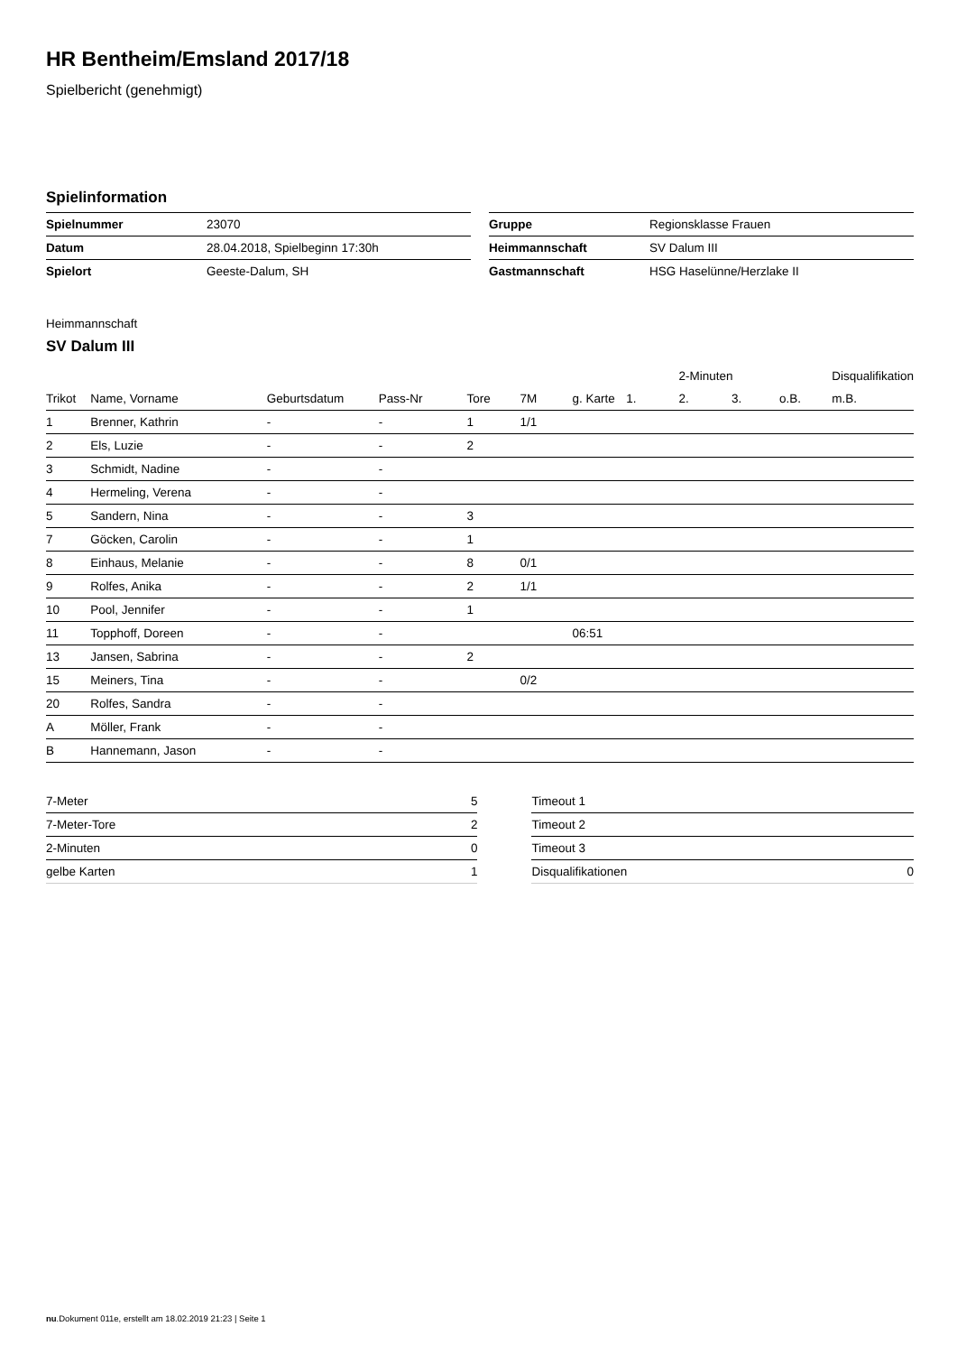HR Bentheim/Emsland 2017/18
Spielbericht (genehmigt)
Spielinformation
| Spielnummer | 23070 |
| Datum | 28.04.2018, Spielbeginn 17:30h |
| Spielort | Geeste-Dalum, SH |
| Gruppe | Regionsklasse Frauen |
| Heimmannschaft | SV Dalum III |
| Gastmannschaft | HSG Haselünne/Herzlake II |
Heimmannschaft
SV Dalum III
| | | | | | | | | 2-Minuten | | | Disqualifikation |
| --- | --- | --- | --- | --- | --- | --- | --- | --- | --- | --- | --- |
| Trikot | Name, Vorname | Geburtsdatum | Pass-Nr | Tore | 7M | g. Karte | 1. | 2. | 3. | o.B. | m.B. |
| 1 | Brenner, Kathrin | - | - | 1 | 1/1 | | | | | | |
| 2 | Els, Luzie | - | - | 2 | | | | | | | |
| 3 | Schmidt, Nadine | - | - | | | | | | | | |
| 4 | Hermeling, Verena | - | - | | | | | | | | |
| 5 | Sandern, Nina | - | - | 3 | | | | | | | |
| 7 | Göcken, Carolin | - | - | 1 | | | | | | | |
| 8 | Einhaus, Melanie | - | - | 8 | 0/1 | | | | | | |
| 9 | Rolfes, Anika | - | - | 2 | 1/1 | | | | | | |
| 10 | Pool, Jennifer | - | - | 1 | | | | | | | |
| 11 | Topphoff, Doreen | - | - | | | 06:51 | | | | | |
| 13 | Jansen, Sabrina | - | - | 2 | | | | | | | |
| 15 | Meiners, Tina | - | - | | 0/2 | | | | | | |
| 20 | Rolfes, Sandra | - | - | | | | | | | | |
| A | Möller, Frank | - | - | | | | | | | | |
| B | Hannemann, Jason | - | - | | | | | | | | |
| 7-Meter | 5 |
| 7-Meter-Tore | 2 |
| 2-Minuten | 0 |
| gelbe Karten | 1 |
| Timeout 1 | |
| Timeout 2 | |
| Timeout 3 | |
| Disqualifikationen | 0 |
nu.Dokument 011e, erstellt am 18.02.2019 21:23 | Seite 1